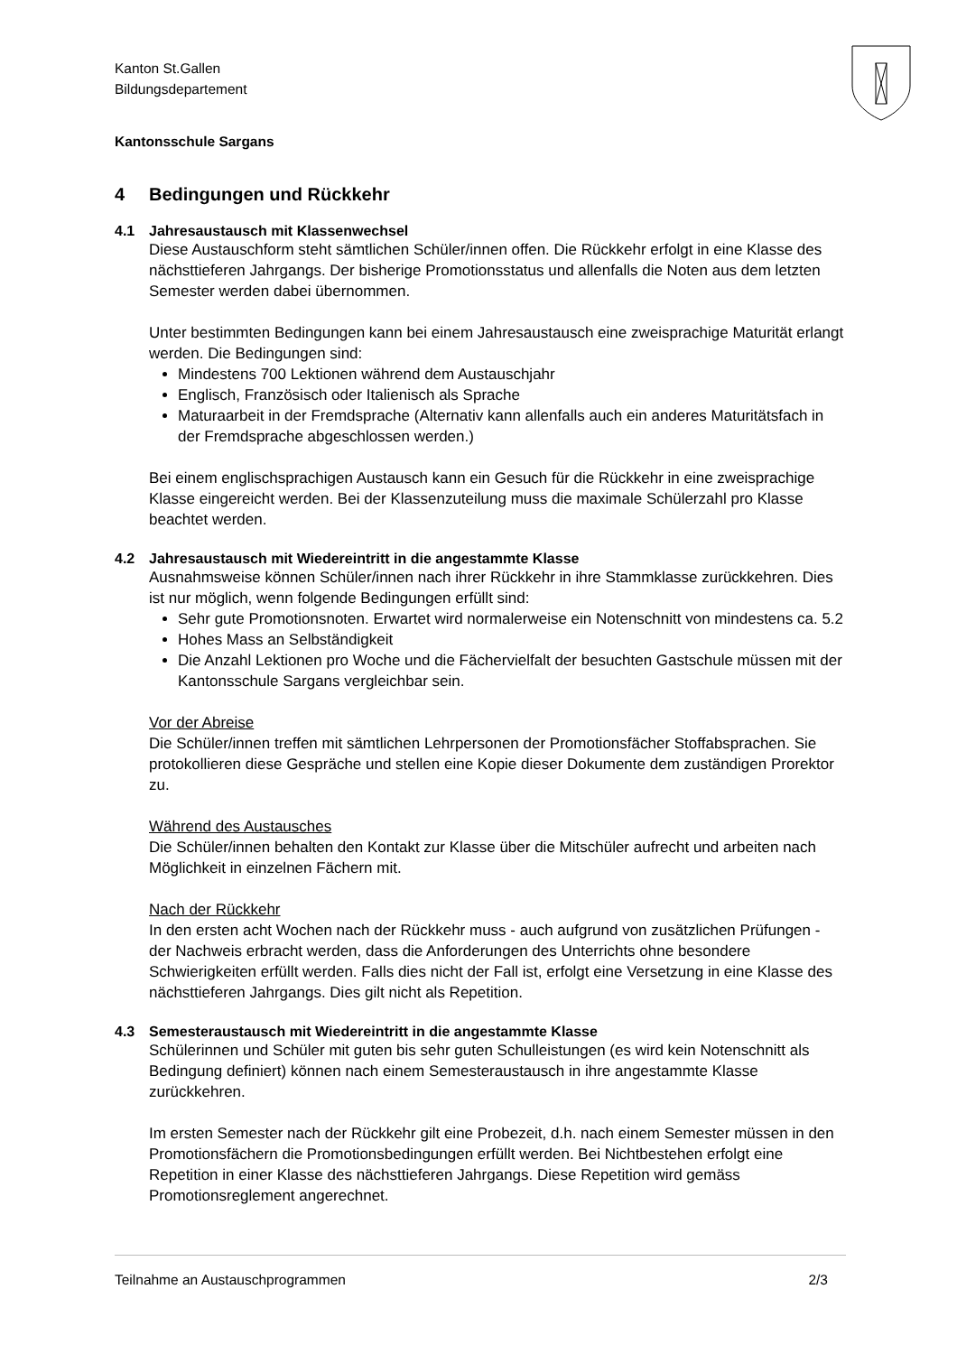Kanton St.Gallen
Bildungsdepartement
Kantonsschule Sargans
4 Bedingungen und Rückkehr
4.1 Jahresaustausch mit Klassenwechsel
Diese Austauschform steht sämtlichen Schüler/innen offen. Die Rückkehr erfolgt in eine Klasse des nächsttieferen Jahrgangs. Der bisherige Promotionsstatus und allenfalls die Noten aus dem letzten Semester werden dabei übernommen.
Unter bestimmten Bedingungen kann bei einem Jahresaustausch eine zweisprachige Maturität erlangt werden. Die Bedingungen sind:
Mindestens 700 Lektionen während dem Austauschjahr
Englisch, Französisch oder Italienisch als Sprache
Maturaarbeit in der Fremdsprache (Alternativ kann allenfalls auch ein anderes Maturitätsfach in der Fremdsprache abgeschlossen werden.)
Bei einem englischsprachigen Austausch kann ein Gesuch für die Rückkehr in eine zweisprachige Klasse eingereicht werden. Bei der Klassenzuteilung muss die maximale Schülerzahl pro Klasse beachtet werden.
4.2 Jahresaustausch mit Wiedereintritt in die angestammte Klasse
Ausnahmsweise können Schüler/innen nach ihrer Rückkehr in ihre Stammklasse zurückkehren. Dies ist nur möglich, wenn folgende Bedingungen erfüllt sind:
Sehr gute Promotionsnoten. Erwartet wird normalerweise ein Notenschnitt von mindestens ca. 5.2
Hohes Mass an Selbständigkeit
Die Anzahl Lektionen pro Woche und die Fächervielfalt der besuchten Gastschule müssen mit der Kantonsschule Sargans vergleichbar sein.
Vor der Abreise
Die Schüler/innen treffen mit sämtlichen Lehrpersonen der Promotionsfächer Stoffabsprachen. Sie protokollieren diese Gespräche und stellen eine Kopie dieser Dokumente dem zuständigen Prorektor zu.
Während des Austausches
Die Schüler/innen behalten den Kontakt zur Klasse über die Mitschüler aufrecht und arbeiten nach Möglichkeit in einzelnen Fächern mit.
Nach der Rückkehr
In den ersten acht Wochen nach der Rückkehr muss - auch aufgrund von zusätzlichen Prüfungen - der Nachweis erbracht werden, dass die Anforderungen des Unterrichts ohne besondere Schwierigkeiten erfüllt werden. Falls dies nicht der Fall ist, erfolgt eine Versetzung in eine Klasse des nächsttieferen Jahrgangs. Dies gilt nicht als Repetition.
4.3 Semesteraustausch mit Wiedereintritt in die angestammte Klasse
Schülerinnen und Schüler mit guten bis sehr guten Schulleistungen (es wird kein Notenschnitt als Bedingung definiert) können nach einem Semesteraustausch in ihre angestammte Klasse zurückkehren.
Im ersten Semester nach der Rückkehr gilt eine Probezeit, d.h. nach einem Semester müssen in den Promotionsfächern die Promotionsbedingungen erfüllt werden. Bei Nichtbestehen erfolgt eine Repetition in einer Klasse des nächsttieferen Jahrgangs. Diese Repetition wird gemäss Promotionsreglement angerechnet.
Teilnahme an Austauschprogrammen 2/3